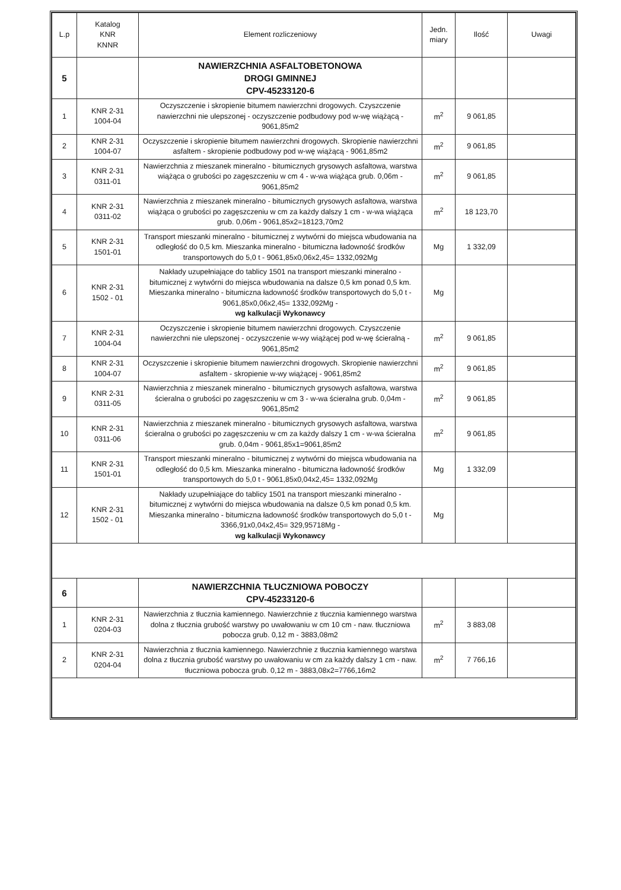| L.p | Katalog KNR KNNR | Element rozliczeniowy | Jedn. miary | Ilość | Uwagi |
| --- | --- | --- | --- | --- | --- |
| 5 | | NAWIERZCHNIA ASFALTOBETONOWA DROGI GMINNEJ CPV-45233120-6 | | | |
| 1 | KNR 2-31 1004-04 | Oczyszczenie i skropienie bitumem nawierzchni drogowych. Czyszczenie nawierzchni nie ulepszonej - oczyszczenie podbudowy pod w-wę wiążącą - 9061,85m2 | m<sup>2</sup> | 9 061,85 | |
| 2 | KNR 2-31 1004-07 | Oczyszczenie i skropienie bitumem nawierzchni drogowych. Skropienie nawierzchni asfaltem - skropienie podbudowy pod w-wę wiążącą - 9061,85m2 | m<sup>2</sup> | 9 061,85 | |
| 3 | KNR 2-31 0311-01 | Nawierzchnia z mieszanek mineralno - bitumicznych grysowych asfaltowa, warstwa wiążąca o grubości po zagęszczeniu w cm 4 - w-wa wiążąca grub. 0,06m - 9061,85m2 | m<sup>2</sup> | 9 061,85 | |
| 4 | KNR 2-31 0311-02 | Nawierzchnia z mieszanek mineralno - bitumicznych grysowych asfaltowa, warstwa wiążąca o grubości po zagęszczeniu w cm za każdy dalszy 1 cm - w-wa wiążąca grub. 0,06m - 9061,85x2=18123,70m2 | m<sup>2</sup> | 18 123,70 | |
| 5 | KNR 2-31 1501-01 | Transport mieszanki mineralno - bitumicznej z wytwórni do miejsca wbudowania na odległość do 0,5 km. Mieszanka mineralno - bitumiczna ładowność środków transportowych do 5,0 t - 9061,85x0,06x2,45= 1332,092Mg | Mg | 1 332,09 | |
| 6 | KNR 2-31 1502 - 01 | Nakłady uzupełniające do tablicy 1501 na transport mieszanki mineralno - bitumicznej z wytwórni do miejsca wbudowania na dalsze 0,5 km ponad 0,5 km. Mieszanka mineralno - bitumiczna ładowność środków transportowych do 5,0 t - 9061,85x0,06x2,45= 1332,092Mg - wg kalkulacji Wykonawcy | Mg | | |
| 7 | KNR 2-31 1004-04 | Oczyszczenie i skropienie bitumem nawierzchni drogowych. Czyszczenie nawierzchni nie ulepszonej - oczyszczenie w-wy wiążącej pod w-wę ścieralną - 9061,85m2 | m<sup>2</sup> | 9 061,85 | |
| 8 | KNR 2-31 1004-07 | Oczyszczenie i skropienie bitumem nawierzchni drogowych. Skropienie nawierzchni asfaltem - skropienie w-wy wiążącej - 9061,85m2 | m<sup>2</sup> | 9 061,85 | |
| 9 | KNR 2-31 0311-05 | Nawierzchnia z mieszanek mineralno - bitumicznych grysowych asfaltowa, warstwa ścieralna o grubości po zagęszczeniu w cm 3 - w-wa ścieralna grub. 0,04m - 9061,85m2 | m<sup>2</sup> | 9 061,85 | |
| 10 | KNR 2-31 0311-06 | Nawierzchnia z mieszanek mineralno - bitumicznych grysowych asfaltowa, warstwa ścieralna o grubości po zagęszczeniu w cm za każdy dalszy 1 cm - w-wa ścieralna grub. 0,04m - 9061,85x1=9061,85m2 | m<sup>2</sup> | 9 061,85 | |
| 11 | KNR 2-31 1501-01 | Transport mieszanki mineralno - bitumicznej z wytwórni do miejsca wbudowania na odległość do 0,5 km. Mieszanka mineralno - bitumiczna ładowność środków transportowych do 5,0 t - 9061,85x0,04x2,45= 1332,092Mg | Mg | 1 332,09 | |
| 12 | KNR 2-31 1502 - 01 | Nakłady uzupełniające do tablicy 1501 na transport mieszanki mineralno - bitumicznej z wytwórni do miejsca wbudowania na dalsze 0,5 km ponad 0,5 km. Mieszanka mineralno - bitumiczna ładowność środków transportowych do 5,0 t - 3366,91x0,04x2,45= 329,95718Mg - wg kalkulacji Wykonawcy | Mg | | |
| 6 | | NAWIERZCHNIA TŁUCZNIOWA POBOCZY CPV-45233120-6 | | | |
| 1 | KNR 2-31 0204-03 | Nawierzchnia z tłucznia kamiennego. Nawierzchnie z tłucznia kamiennego warstwa dolna z tłucznia grubość warstwy po uwałowaniu w cm 10 cm - naw. tłuczniowa pobocza grub. 0,12 m - 3883,08m2 | m<sup>2</sup> | 3 883,08 | |
| 2 | KNR 2-31 0204-04 | Nawierzchnia z tłucznia kamiennego. Nawierzchnie z tłucznia kamiennego warstwa dolna z tłucznia grubość warstwy po uwałowaniu w cm za każdy dalszy 1 cm - naw. tłuczniowa pobocza grub. 0,12 m - 3883,08x2=7766,16m2 | m<sup>2</sup> | 7 766,16 | |